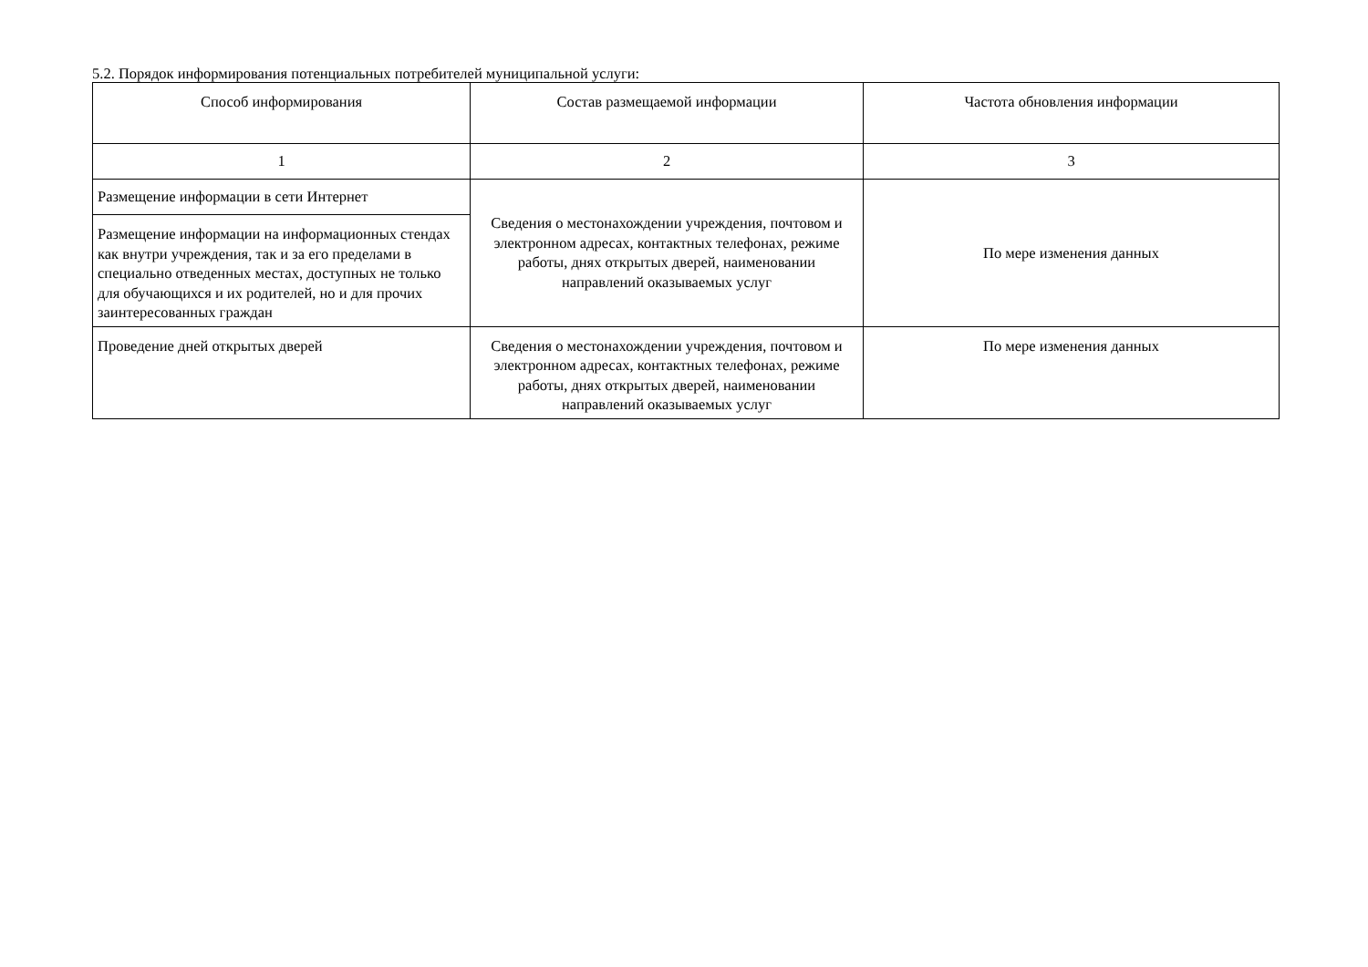5.2. Порядок информирования потенциальных потребителей муниципальной услуги:
| Способ информирования | Состав размещаемой информации | Частота обновления информации |
| --- | --- | --- |
| 1 | 2 | 3 |
| Размещение информации в сети Интернет | Сведения о местонахождении учреждения, почтовом и электронном адресах, контактных телефонах, режиме работы, днях открытых дверей, наименовании направлений оказываемых услуг | По мере изменения данных |
| Размещение информации на информационных стендах как внутри учреждения, так и за его пределами в специально отведенных местах, доступных не только для обучающихся и их родителей, но и для прочих заинтересованных граждан | | |
| Проведение дней открытых дверей | Сведения о местонахождении учреждения, почтовом и электронном адресах, контактных телефонах, режиме работы, днях открытых дверей, наименовании направлений оказываемых услуг | По мере изменения данных |